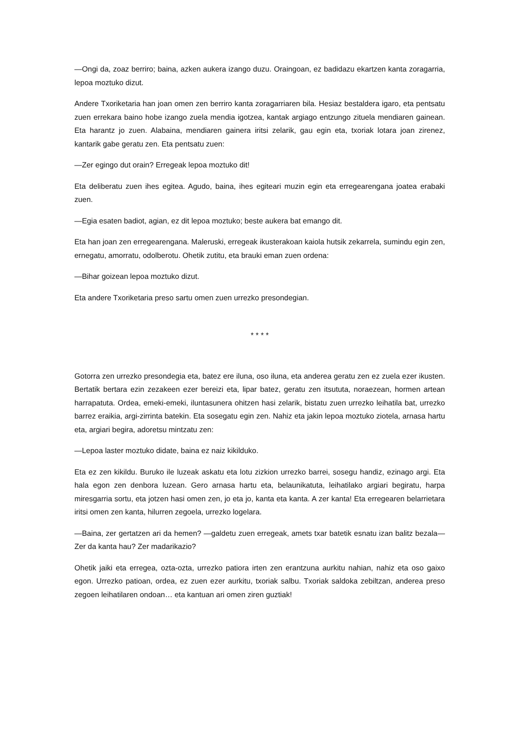—Ongi da, zoaz berriro; baina, azken aukera izango duzu. Oraingoan, ez badidazu ekartzen kanta zoragarria, lepoa moztuko dizut.
Andere Txoriketaria han joan omen zen berriro kanta zoragarriaren bila. Hesiaz bestaldera igaro, eta pentsatu zuen errekara baino hobe izango zuela mendia igotzea, kantak argiago entzungo zituela mendiaren gainean. Eta harantz jo zuen. Alabaina, mendiaren gainera iritsi zelarik, gau egin eta, txoriak lotara joan zirenez, kantarik gabe geratu zen. Eta pentsatu zuen:
—Zer egingo dut orain? Erregeak lepoa moztuko dit!
Eta deliberatu zuen ihes egitea. Agudo, baina, ihes egiteari muzin egin eta erregearengana joatea erabaki zuen.
—Egia esaten badiot, agian, ez dit lepoa moztuko; beste aukera bat emango dit.
Eta han joan zen erregearengana. Maleruski, erregeak ikusterakoan kaiola hutsik zekarrela, sumindu egin zen, ernegatu, amorratu, odolberotu. Ohetik zutitu, eta brauki eman zuen ordena:
—Bihar goizean lepoa moztuko dizut.
Eta andere Txoriketaria preso sartu omen zuen urrezko presondegian.
* * * *
Gotorra zen urrezko presondegia eta, batez ere iluna, oso iluna, eta anderea geratu zen ez zuela ezer ikusten. Bertatik bertara ezin zezakeen ezer bereizi eta, lipar batez, geratu zen itsututa, noraezean, hormen artean harrapatuta. Ordea, emeki-emeki, iluntasunera ohitzen hasi zelarik, bistatu zuen urrezko leihatila bat, urrezko barrez eraikia, argi-zirrinta batekin. Eta sosegatu egin zen. Nahiz eta jakin lepoa moztuko ziotela, arnasa hartu eta, argiari begira, adoretsu mintzatu zen:
—Lepoa laster moztuko didate, baina ez naiz kikilduko.
Eta ez zen kikildu. Buruko ile luzeak askatu eta lotu zizkion urrezko barrei, sosegu handiz, ezinago argi. Eta hala egon zen denbora luzean. Gero arnasa hartu eta, belaunikatuta, leihatilako argiari begiratu, harpa miresgarria sortu, eta jotzen hasi omen zen, jo eta jo, kanta eta kanta. A zer kanta! Eta erregearen belarrietara iritsi omen zen kanta, hilurren zegoela, urrezko logelara.
—Baina, zer gertatzen ari da hemen? —galdetu zuen erregeak, amets txar batetik esnatu izan balitz bezala— Zer da kanta hau? Zer madarikazio?
Ohetik jaiki eta erregea, ozta-ozta, urrezko patiora irten zen erantzuna aurkitu nahian, nahiz eta oso gaixo egon. Urrezko patioan, ordea, ez zuen ezer aurkitu, txoriak salbu. Txoriak saldoka zebiltzan, anderea preso zegoen leihatilaren ondoan… eta kantuan ari omen ziren guztiak!